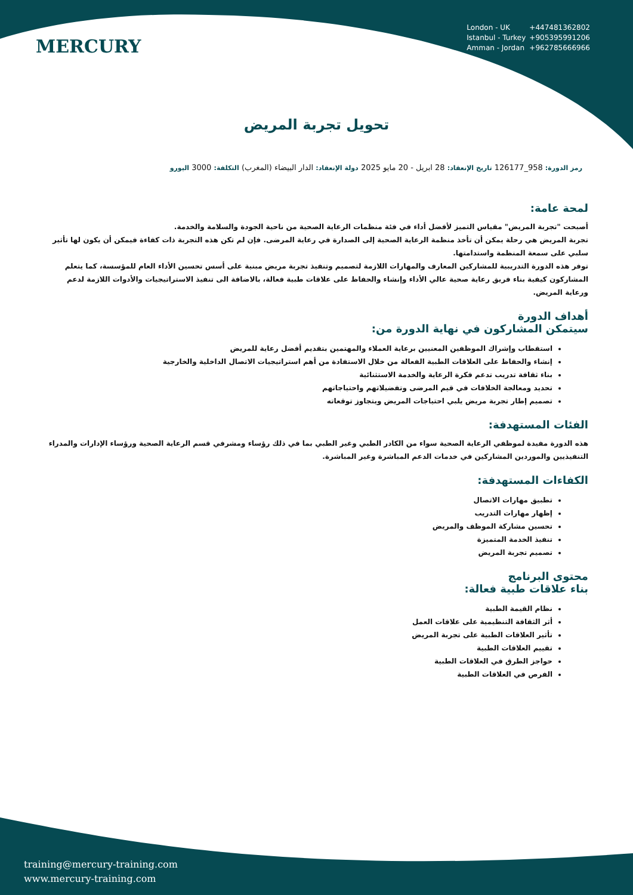MERCURY
London - UK +447481362802
Istanbul - Turkey +905395991206
Amman - Jordan +962785666966
تحويل تجربة المريض
رمز الدورة: 958_126177 تاريخ الإنعقاد: 28 ابريل - 20 مايو 2025 دولة الإنعقاد: الدار البيضاء (المغرب) التكلفة: 3000 اليورو
لمحة عامة:
أصبحت "تجربة المريض" مقياس التميز لأفضل أداء في فئة منظمات الرعاية الصحية من ناحية الجودة والسلامة والخدمة.
تجربة المريض هي رحلة يمكن أن تأخذ منظمة الرعاية الصحية إلى الصدارة في رعاية المرضى. فإن لم تكن هذه التجربة ذات كفاءة فيمكن أن يكون لها تأثير سلبي على سمعة المنظمة واستدامتها.
توفر هذه الدورة التدريبية للمشاركين المعارف والمهارات اللازمة لتصميم وتنفيذ تجربة مريض مبنية على أسس تحسين الأداء العام للمؤسسة، كما يتعلم المشاركون كيفية بناء فريق رعاية صحية عالي الأداء وإنشاء والحفاظ على علاقات طبية فعالة، بالاضافة الى تنفيذ الاستراتيجيات والأدوات اللازمة لدعم ورعاية المريض.
أهداف الدورة
سيتمكن المشاركون في نهاية الدورة من:
استقطاب وإشراك الموظفين المعنيين برعاية العملاء والمهتمين بتقديم أفضل رعاية للمريض
إنشاء والحفاظ على العلاقات الطبية الفعالة من خلال الاستفادة من أهم استراتيجيات الاتصال الداخلية والخارجية
بناء ثقافة تدريب تدعم فكرة الرعاية والخدمة الاستثنائية
تحديد ومعالجة الخلافات في قيم المرضى وتفضيلاتهم واحتياجاتهم
تصميم إطار تجربة مريض يلبي احتياجات المريض ويتجاوز توقعاته
الفئات المستهدفة:
هذه الدورة مفيدة لموظفي الرعاية الصحية سواء من الكادر الطبي وغير الطبي بما في ذلك رؤساء ومشرفي قسم الرعاية الصحية ورؤساء الإدارات والمدراء التنفيذيين والموردين المشاركين في خدمات الدعم المباشرة وغير المباشرة.
الكفاءات المستهدفة:
تطبيق مهارات الاتصال
إظهار مهارات التدريب
تحسين مشاركة الموظف والمريض
تنفيذ الخدمة المتميزة
تصميم تجربة المريض
محتوى البرنامج
بناء علاقات طبية فعالة:
نظام القيمة الطبية
أثر الثقافة التنظيمية على علاقات العمل
تأثير العلاقات الطبية على تجربة المريض
تقييم العلاقات الطبية
حواجز الطرق في العلاقات الطبية
الفرص في العلاقات الطبية
training@mercury-training.com
www.mercury-training.com